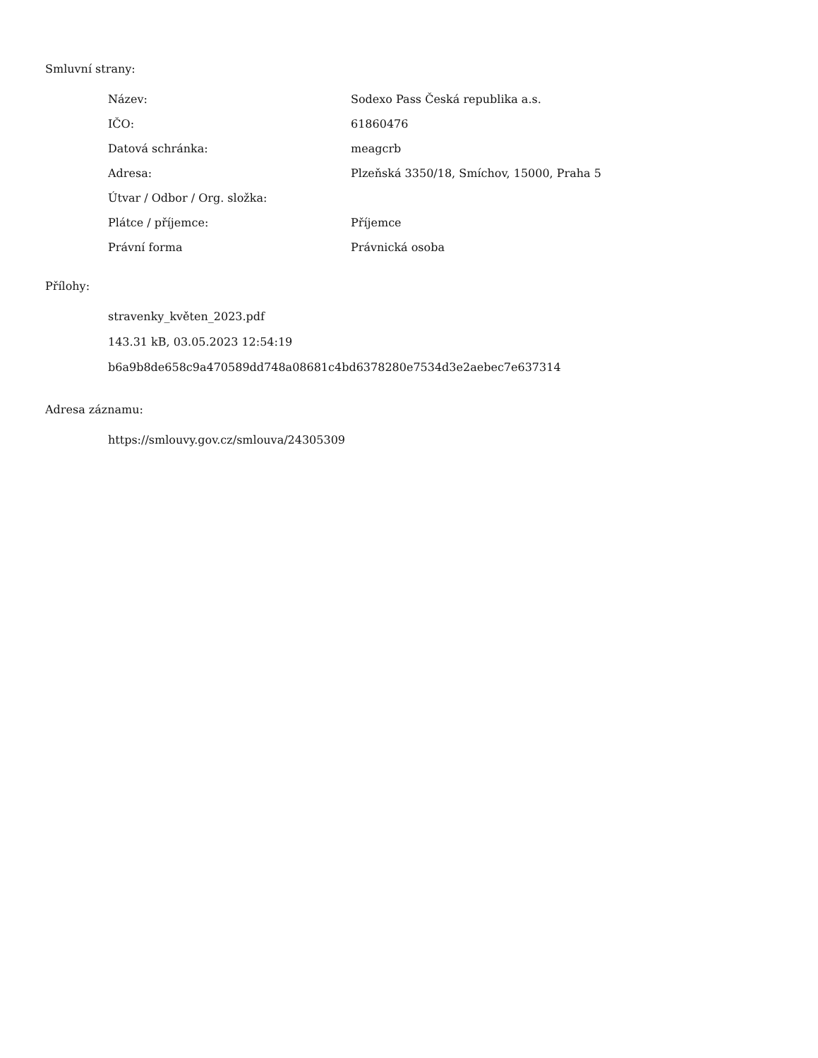Smluvní strany:
| Název: | Sodexo Pass Česká republika a.s. |
| IČO: | 61860476 |
| Datová schránka: | meagcrb |
| Adresa: | Plzeňská 3350/18, Smíchov, 15000, Praha 5 |
| Útvar / Odbor / Org. složka: | |
| Plátce / příjemce: | Příjemce |
| Právní forma | Právnická osoba |
Přílohy:
stravenky_květen_2023.pdf
143.31 kB, 03.05.2023 12:54:19
b6a9b8de658c9a470589dd748a08681c4bd6378280e7534d3e2aebec7e637314
Adresa záznamu:
https://smlouvy.gov.cz/smlouva/24305309